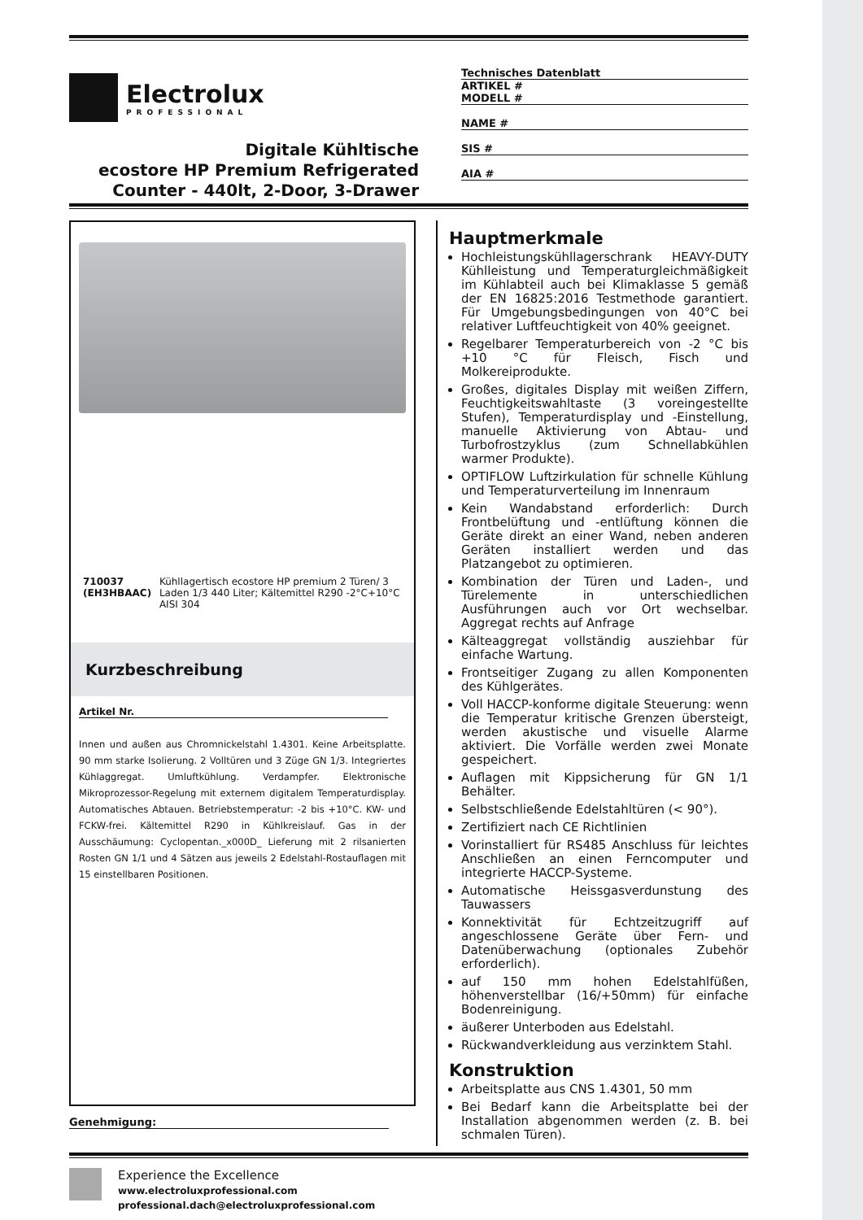Electrolux
PROFESSIONAL
Digitale Kühltische
ecostore HP Premium Refrigerated
Counter - 440lt, 2-Door, 3-Drawer
Technisches Datenblatt
ARTIKEL #
MODELL #
NAME #
SIS #
AIA #
710037 (EH3HBAAC) Kühllagertisch ecostore HP premium 2 Türen/ 3 Laden 1/3 440 Liter; Kältemittel R290 -2°C+10°C AISI 304
Kurzbeschreibung
Artikel Nr.
Innen und außen aus Chromnickelstahl 1.4301. Keine Arbeitsplatte. 90 mm starke Isolierung. 2 Volltüren und 3 Züge GN 1/3. Integriertes Kühlaggregat. Umluftkühlung. Verdampfer. Elektronische Mikroprozessor-Regelung mit externem digitalem Temperaturdisplay. Automatisches Abtauen. Betriebstemperatur: -2 bis +10°C. KW- und FCKW-frei. Kältemittel R290 in Kühlkreislauf. Gas in der Ausschäumung: Cyclopentan._x000D_ Lieferung mit 2 rilsanierten Rosten GN 1/1 und 4 Sätzen aus jeweils 2 Edelstahl-Rostauflagen mit 15 einstellbaren Positionen.
Genehmigung:
Hauptmerkmale
Hochleistungskühllagerschrank HEAVY-DUTY Kühlleistung und Temperaturgleichmäßigkeit im Kühlabteil auch bei Klimaklasse 5 gemäß der EN 16825:2016 Testmethode garantiert. Für Umgebungsbedingungen von 40°C bei relativer Luftfeuchtigkeit von 40% geeignet.
Regelbarer Temperaturbereich von -2 °C bis +10 °C für Fleisch, Fisch und Molkereiprodukte.
Großes, digitales Display mit weißen Ziffern, Feuchtigkeitswahltaste (3 voreingestellte Stufen), Temperaturdisplay und -Einstellung, manuelle Aktivierung von Abtau- und Turbofrostzyklus (zum Schnellabkühlen warmer Produkte).
OPTIFLOW Luftzirkulation für schnelle Kühlung und Temperaturverteilung im Innenraum
Kein Wandabstand erforderlich: Durch Frontbelüftung und -entlüftung können die Geräte direkt an einer Wand, neben anderen Geräten installiert werden und das Platzangebot zu optimieren.
Kombination der Türen und Laden-, und Türelemente in unterschiedlichen Ausführungen auch vor Ort wechselbar. Aggregat rechts auf Anfrage
Kälteaggregat vollständig ausziehbar für einfache Wartung.
Frontseitiger Zugang zu allen Komponenten des Kühlgerätes.
Voll HACCP-konforme digitale Steuerung: wenn die Temperatur kritische Grenzen übersteigt, werden akustische und visuelle Alarme aktiviert. Die Vorfälle werden zwei Monate gespeichert.
Auflagen mit Kippsicherung für GN 1/1 Behälter.
Selbstschließende Edelstahltüren (< 90°).
Zertifiziert nach CE Richtlinien
Vorinstalliert für RS485 Anschluss für leichtes Anschließen an einen Ferncomputer und integrierte HACCP-Systeme.
Automatische Heissgasverdunstung des Tauwassers
Konnektivität für Echtzeitzugriff auf angeschlossene Geräte über Fern- und Datenüberwachung (optionales Zubehör erforderlich).
auf 150 mm hohen Edelstahlfüßen, höhenverstellbar (16/+50mm) für einfache Bodenreinigung.
äußerer Unterboden aus Edelstahl.
Rückwandverkleidung aus verzinktem Stahl.
Konstruktion
Arbeitsplatte aus CNS 1.4301, 50 mm
Bei Bedarf kann die Arbeitsplatte bei der Installation abgenommen werden (z. B. bei schmalen Türen).
Experience the Excellence
www.electroluxprofessional.com
professional.dach@electroluxprofessional.com